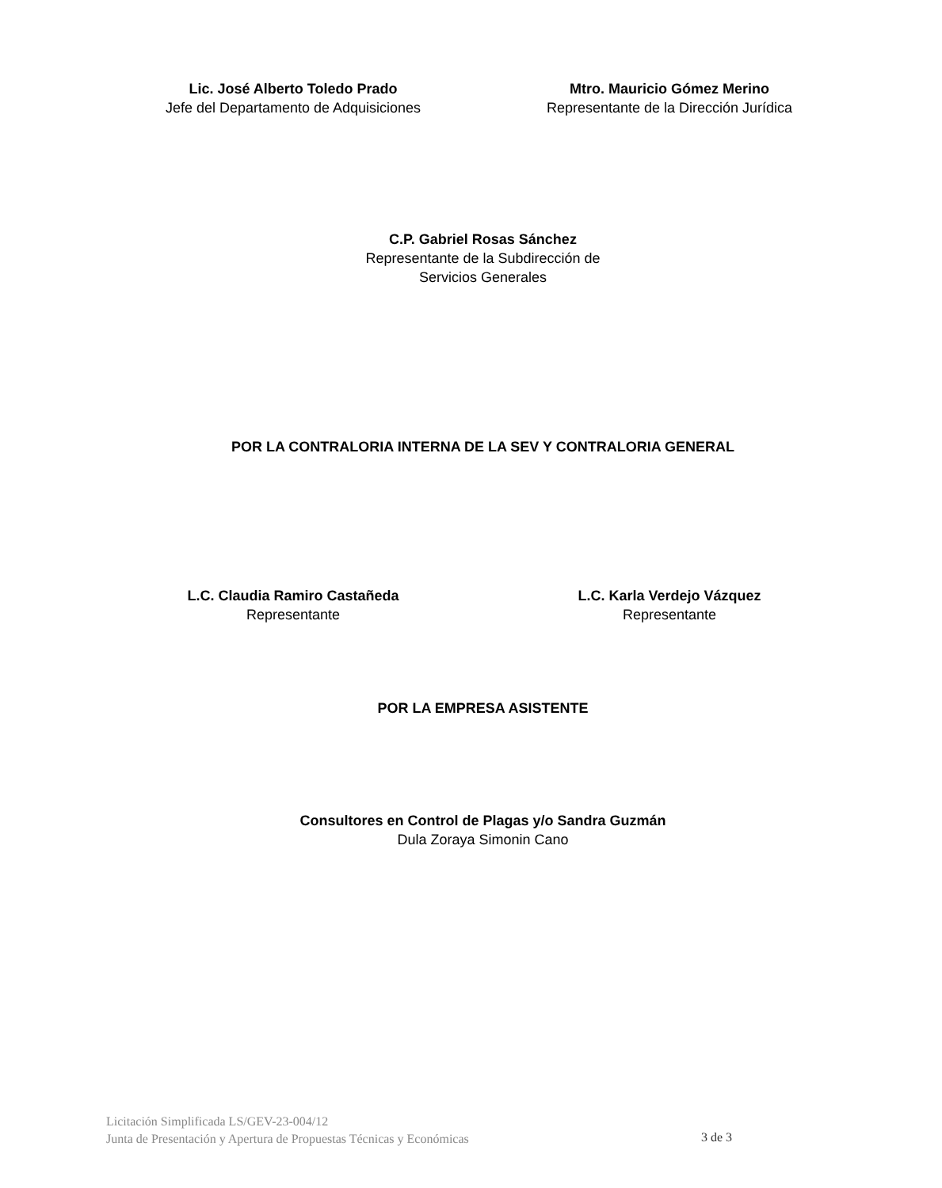Lic. José Alberto Toledo Prado
Jefe del Departamento de Adquisiciones
Mtro. Mauricio Gómez Merino
Representante de la Dirección Jurídica
C.P. Gabriel Rosas Sánchez
Representante de la Subdirección de
Servicios Generales
POR LA CONTRALORIA INTERNA DE LA SEV Y CONTRALORIA GENERAL
L.C. Claudia Ramiro Castañeda
Representante
L.C. Karla Verdejo Vázquez
Representante
POR LA EMPRESA ASISTENTE
Consultores en Control de Plagas y/o Sandra Guzmán
Dula Zoraya Simonin Cano
Licitación Simplificada LS/GEV-23-004/12
Junta de Presentación y Apertura de Propuestas Técnicas y Económicas
3 de 3